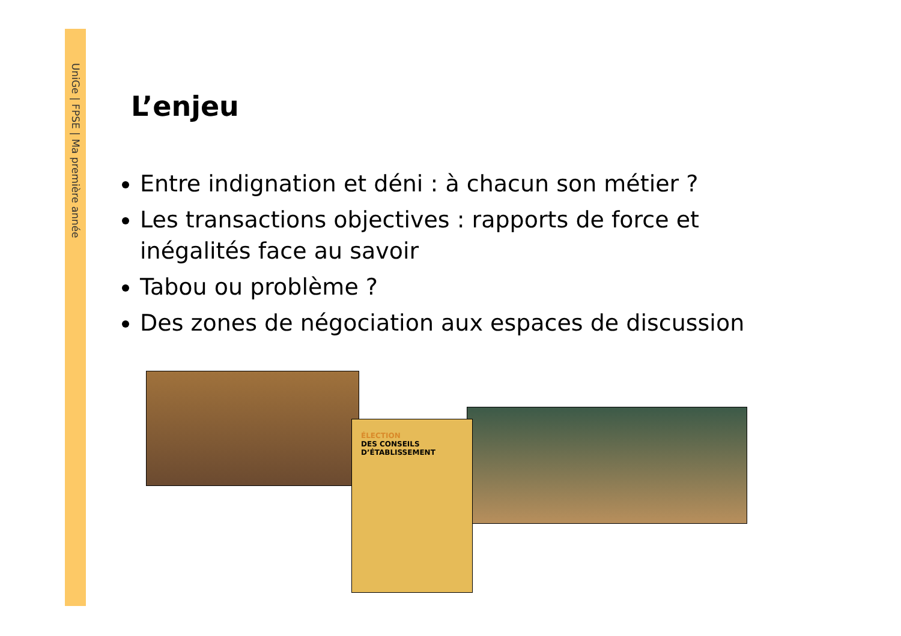UniGe | FPSE | Ma première année
L’enjeu
Entre indignation et déni : à chacun son métier ?
Les transactions objectives : rapports de force et inégalités face au savoir
Tabou ou problème ?
Des zones de négociation aux espaces de discussion
ÉLECTION
DES CONSEILS
D’ÉTABLISSEMENT